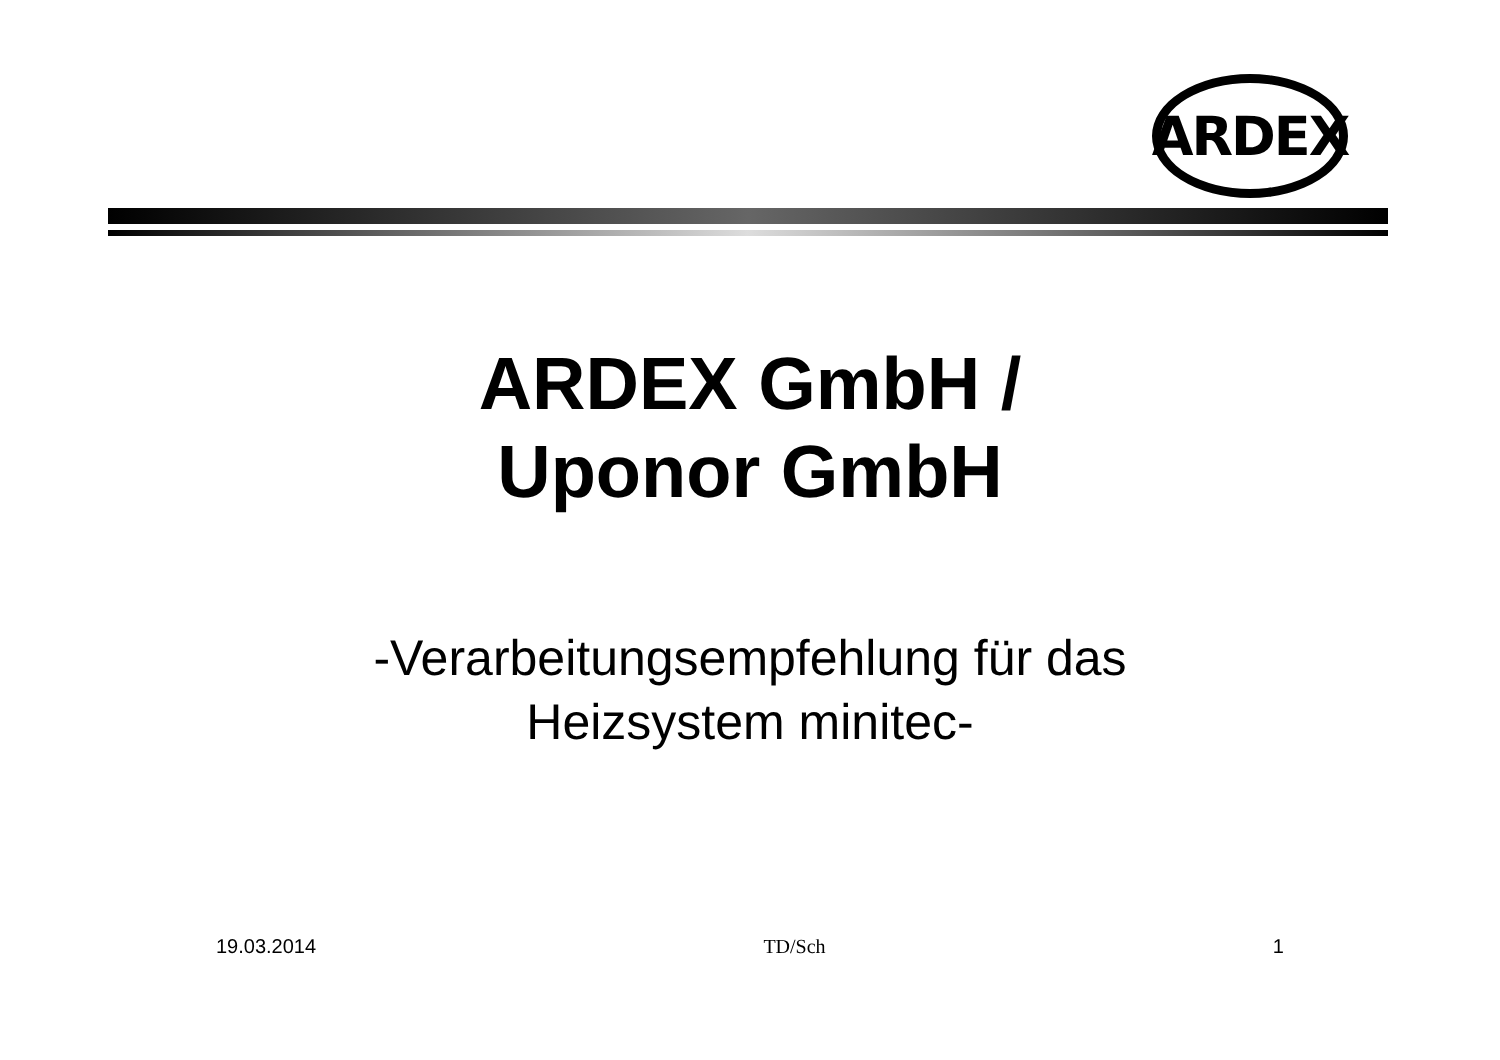ARDEX
ARDEX GmbH /
Uponor GmbH
-Verarbeitungsempfehlung für das
Heizsystem minitec-
19.03.2014 TD/Sch 1